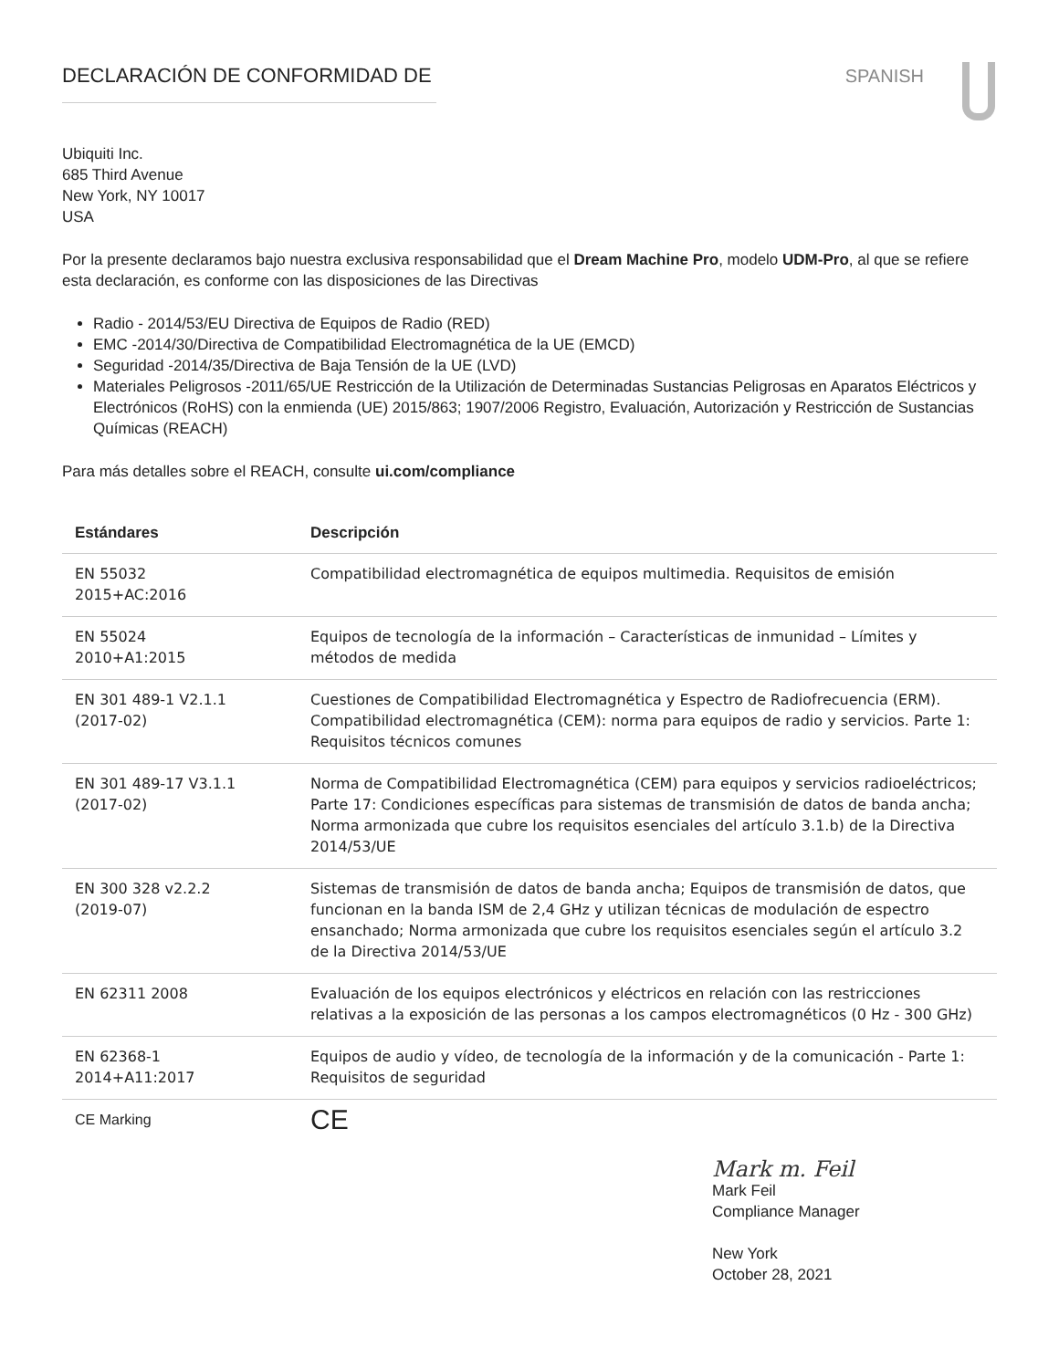DECLARACIÓN DE CONFORMIDAD DE SPANISH
Ubiquiti Inc.
685 Third Avenue
New York, NY 10017
USA
Por la presente declaramos bajo nuestra exclusiva responsabilidad que el Dream Machine Pro, modelo UDM-Pro, al que se refiere esta declaración, es conforme con las disposiciones de las Directivas
Radio - 2014/53/EU Directiva de Equipos de Radio (RED)
EMC -2014/30/Directiva de Compatibilidad Electromagnética de la UE (EMCD)
Seguridad -2014/35/Directiva de Baja Tensión de la UE (LVD)
Materiales Peligrosos -2011/65/UE Restricción de la Utilización de Determinadas Sustancias Peligrosas en Aparatos Eléctricos y Electrónicos (RoHS) con la enmienda (UE) 2015/863; 1907/2006 Registro, Evaluación, Autorización y Restricción de Sustancias Químicas (REACH)
Para más detalles sobre el REACH, consulte ui.com/compliance
| Estándares | Descripción |
| --- | --- |
| EN 55032 2015+AC:2016 | Compatibilidad electromagnética de equipos multimedia. Requisitos de emisión |
| EN 55024 2010+A1:2015 | Equipos de tecnología de la información – Características de inmunidad – Límites y métodos de medida |
| EN 301 489-1 V2.1.1 (2017-02) | Cuestiones de Compatibilidad Electromagnética y Espectro de Radiofrecuencia (ERM). Compatibilidad electromagnética (CEM): norma para equipos de radio y servicios. Parte 1: Requisitos técnicos comunes |
| EN 301 489-17 V3.1.1 (2017-02) | Norma de Compatibilidad Electromagnética (CEM) para equipos y servicios radioeléctricos; Parte 17: Condiciones específicas para sistemas de transmisión de datos de banda ancha; Norma armonizada que cubre los requisitos esenciales del artículo 3.1.b) de la Directiva 2014/53/UE |
| EN 300 328 v2.2.2 (2019-07) | Sistemas de transmisión de datos de banda ancha; Equipos de transmisión de datos, que funcionan en la banda ISM de 2,4 GHz y utilizan técnicas de modulación de espectro ensanchado; Norma armonizada que cubre los requisitos esenciales según el artículo 3.2 de la Directiva 2014/53/UE |
| EN 62311 2008 | Evaluación de los equipos electrónicos y eléctricos en relación con las restricciones relativas a la exposición de las personas a los campos electromagnéticos (0 Hz - 300 GHz) |
| EN 62368-1 2014+A11:2017 | Equipos de audio y vídeo, de tecnología de la información y de la comunicación - Parte 1: Requisitos de seguridad |
| CE Marking | CE |
Mark m. Feil
Mark Feil
Compliance Manager
New York
October 28, 2021